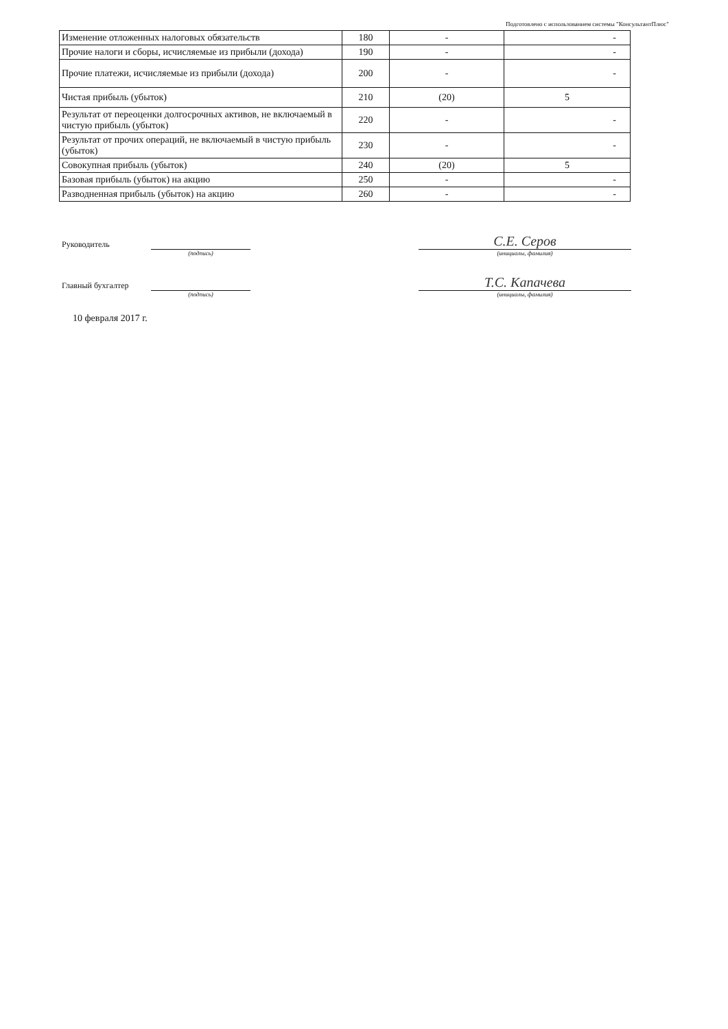Подготовлено с использованием системы "КонсультантПлюс"
| Изменение отложенных налоговых обязательств | 180 | - | - |
| Прочие налоги и сборы, исчисляемые из прибыли (дохода) | 190 | - | - |
| Прочие платежи, исчисляемые из прибыли (дохода) | 200 | - | - |
| Чистая прибыль (убыток) | 210 | (20) | 5 |
| Результат от переоценки долгосрочных активов, не включаемый в чистую прибыль (убыток) | 220 | - | - |
| Результат от прочих операций, не включаемый в чистую прибыль (убыток) | 230 | - | - |
| Совокупная прибыль (убыток) | 240 | (20) | 5 |
| Базовая прибыль (убыток) на акцию | 250 | - | - |
| Разводненная прибыль (убыток) на акцию | 260 | - | - |
Руководитель
С.Е. Серов
(подпись) (инициалы, фамилия)
Главный бухгалтер
Т.С. Капачева
(подпись) (инициалы, фамилия)
10 февраля 2017 г.